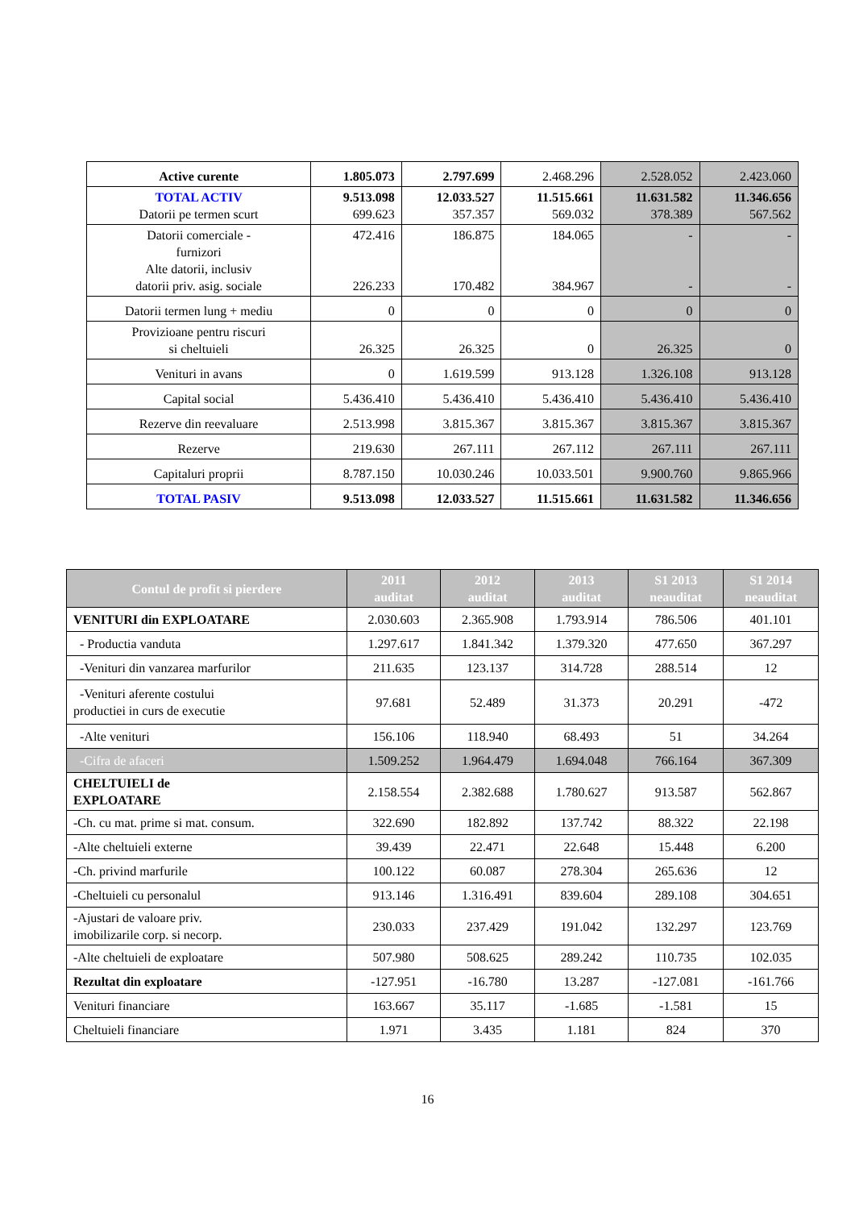| Active curente | 1.805.073 | 2.797.699 | 2.468.296 | 2.528.052 | 2.423.060 |
| TOTAL ACTIV Datorii pe termen scurt | 9.513.098 699.623 | 12.033.527 357.357 | 11.515.661 569.032 | 11.631.582 378.389 | 11.346.656 567.562 |
| Datorii comerciale - furnizori Alte datorii, inclusiv datorii priv. asig. sociale | 472.416 226.233 | 186.875 170.482 | 184.065 384.967 | - - | - - |
| Datorii termen lung + mediu | 0 | 0 | 0 | 0 | 0 |
| Provizioane pentru riscuri si cheltuieli | 26.325 | 26.325 | 0 | 26.325 | 0 |
| Venituri in avans | 0 | 1.619.599 | 913.128 | 1.326.108 | 913.128 |
| Capital social | 5.436.410 | 5.436.410 | 5.436.410 | 5.436.410 | 5.436.410 |
| Rezerve din reevaluare | 2.513.998 | 3.815.367 | 3.815.367 | 3.815.367 | 3.815.367 |
| Rezerve | 219.630 | 267.111 | 267.112 | 267.111 | 267.111 |
| Capitaluri proprii | 8.787.150 | 10.030.246 | 10.033.501 | 9.900.760 | 9.865.966 |
| TOTAL PASIV | 9.513.098 | 12.033.527 | 11.515.661 | 11.631.582 | 11.346.656 |
| Contul de profit si pierdere | 2011 auditat | 2012 auditat | 2013 auditat | S1 2013 neauditat | S1 2014 neauditat |
| --- | --- | --- | --- | --- | --- |
| VENITURI din EXPLOATARE | 2.030.603 | 2.365.908 | 1.793.914 | 786.506 | 401.101 |
| - Productia vanduta | 1.297.617 | 1.841.342 | 1.379.320 | 477.650 | 367.297 |
| -Venituri din vanzarea marfurilor | 211.635 | 123.137 | 314.728 | 288.514 | 12 |
| -Venituri aferente costului productiei in curs de executie | 97.681 | 52.489 | 31.373 | 20.291 | -472 |
| -Alte venituri | 156.106 | 118.940 | 68.493 | 51 | 34.264 |
| -Cifra de afaceri | 1.509.252 | 1.964.479 | 1.694.048 | 766.164 | 367.309 |
| CHELTUIELI de EXPLOATARE | 2.158.554 | 2.382.688 | 1.780.627 | 913.587 | 562.867 |
| -Ch. cu mat. prime si mat. consum. | 322.690 | 182.892 | 137.742 | 88.322 | 22.198 |
| -Alte cheltuieli externe | 39.439 | 22.471 | 22.648 | 15.448 | 6.200 |
| -Ch. privind marfurile | 100.122 | 60.087 | 278.304 | 265.636 | 12 |
| -Cheltuieli cu personalul | 913.146 | 1.316.491 | 839.604 | 289.108 | 304.651 |
| -Ajustari de valoare priv. imobilizarile corp. si necorp. | 230.033 | 237.429 | 191.042 | 132.297 | 123.769 |
| -Alte cheltuieli de exploatare | 507.980 | 508.625 | 289.242 | 110.735 | 102.035 |
| Rezultat din exploatare | -127.951 | -16.780 | 13.287 | -127.081 | -161.766 |
| Venituri financiare | 163.667 | 35.117 | -1.685 | -1.581 | 15 |
| Cheltuieli financiare | 1.971 | 3.435 | 1.181 | 824 | 370 |
16